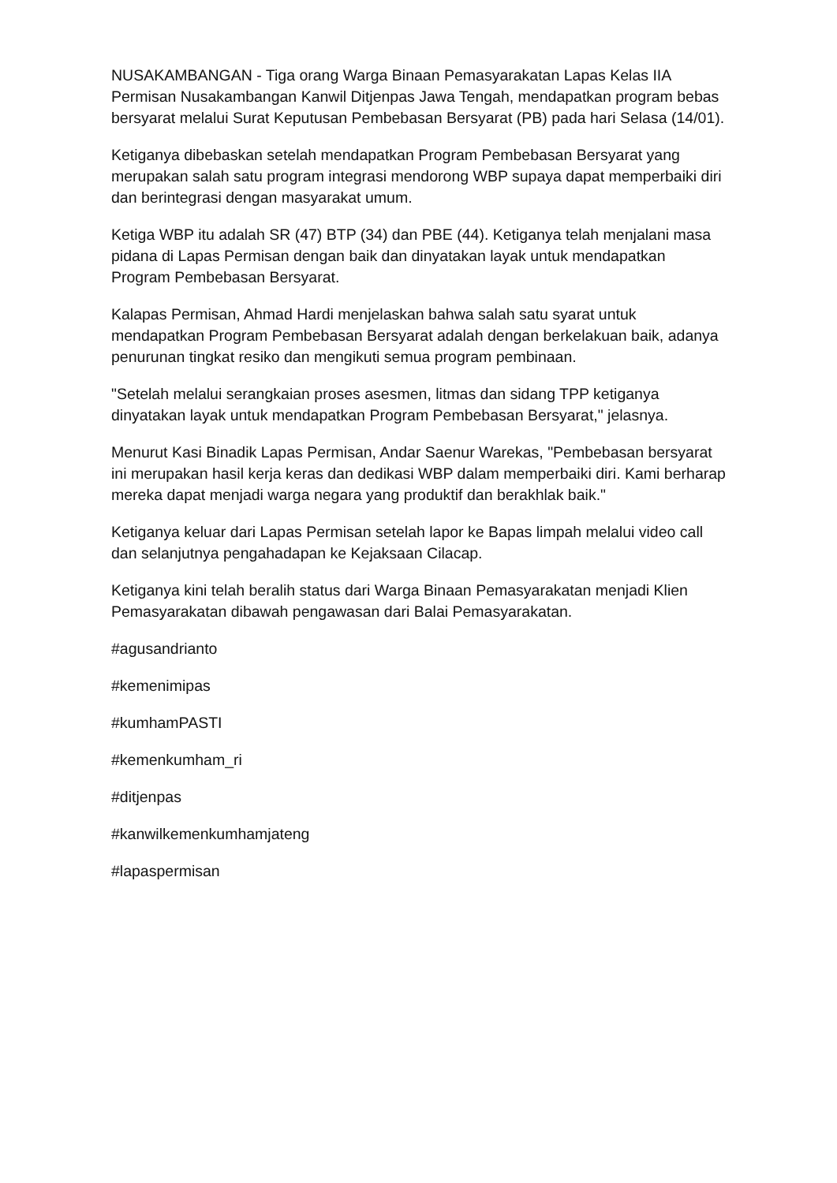NUSAKAMBANGAN - Tiga orang Warga Binaan Pemasyarakatan Lapas Kelas IIA Permisan Nusakambangan Kanwil Ditjenpas Jawa Tengah, mendapatkan program bebas bersyarat melalui Surat Keputusan Pembebasan Bersyarat (PB) pada hari Selasa (14/01).
Ketiganya dibebaskan setelah mendapatkan Program Pembebasan Bersyarat yang merupakan salah satu program integrasi mendorong WBP supaya dapat memperbaiki diri dan berintegrasi dengan masyarakat umum.
Ketiga WBP itu adalah SR (47) BTP (34) dan PBE (44). Ketiganya telah menjalani masa pidana di Lapas Permisan dengan baik dan dinyatakan layak untuk mendapatkan Program Pembebasan Bersyarat.
Kalapas Permisan, Ahmad Hardi menjelaskan bahwa salah satu syarat untuk mendapatkan Program Pembebasan Bersyarat adalah dengan berkelakuan baik, adanya penurunan tingkat resiko dan mengikuti semua program pembinaan.
"Setelah melalui serangkaian proses asesmen, litmas dan sidang TPP ketiganya dinyatakan layak untuk mendapatkan Program Pembebasan Bersyarat," jelasnya.
Menurut Kasi Binadik Lapas Permisan, Andar Saenur Warekas, "Pembebasan bersyarat ini merupakan hasil kerja keras dan dedikasi WBP dalam memperbaiki diri. Kami berharap mereka dapat menjadi warga negara yang produktif dan berakhlak baik."
Ketiganya keluar dari Lapas Permisan setelah lapor ke Bapas limpah melalui video call dan selanjutnya pengahadapan ke Kejaksaan Cilacap.
Ketiganya kini telah beralih status dari Warga Binaan Pemasyarakatan menjadi Klien Pemasyarakatan dibawah pengawasan dari Balai Pemasyarakatan.
#agusandrianto
#kemenimipas
#kumhamPASTI
#kemenkumham_ri
#ditjenpas
#kanwilkemenkumhamjateng
#lapaspermisan